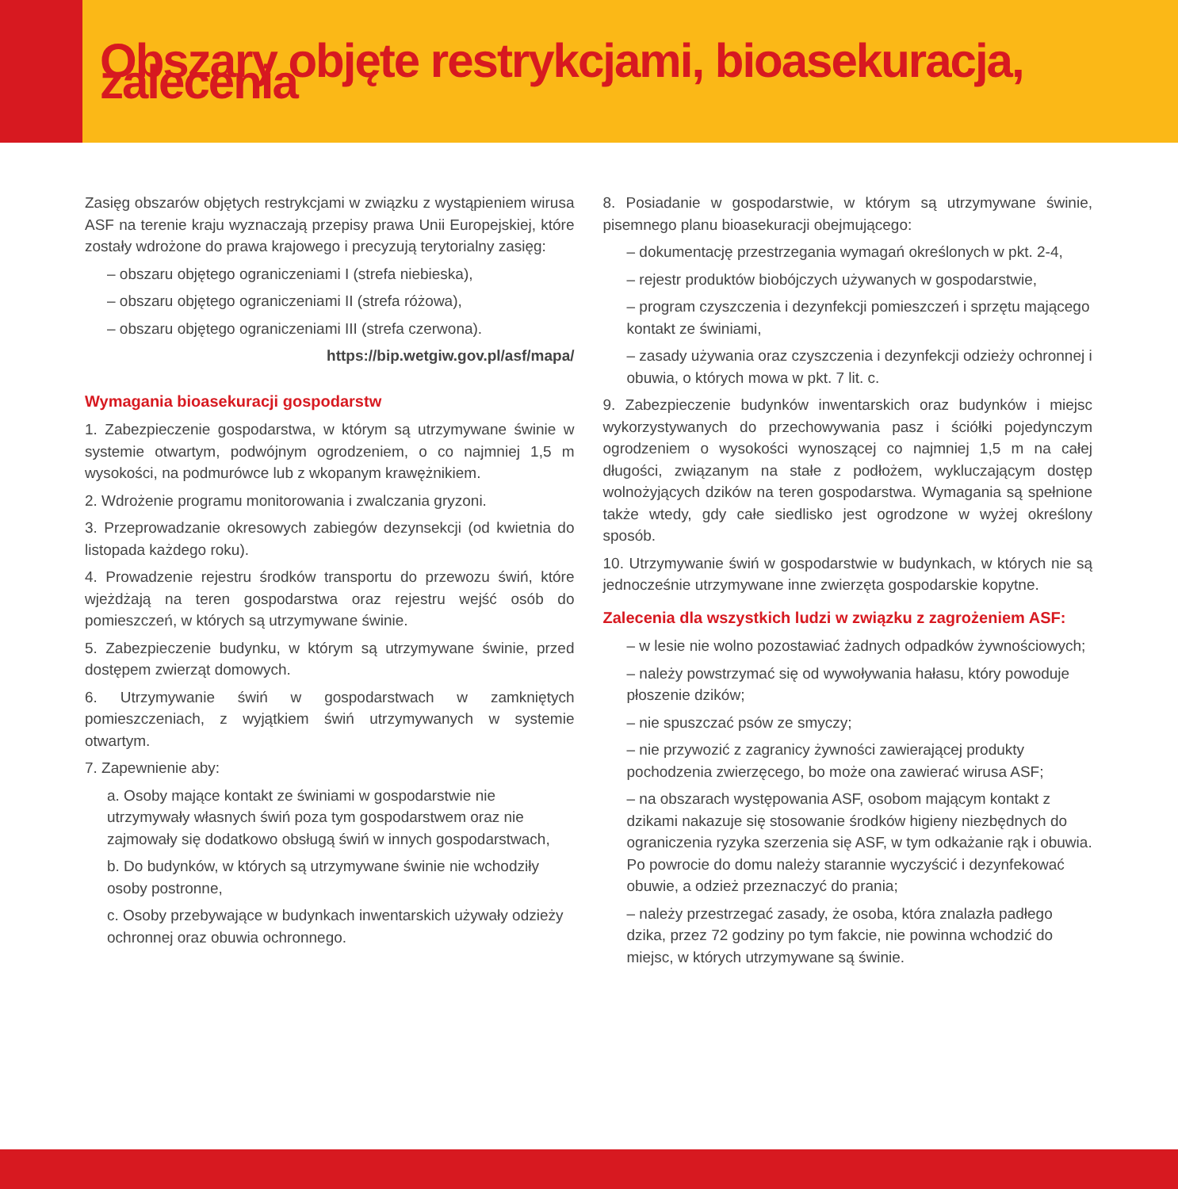Obszary objęte restrykcjami, bioasekuracja, zalecenia
Zasięg obszarów objętych restrykcjami w związku z wystąpieniem wirusa ASF na terenie kraju wyznaczają przepisy prawa Unii Europejskiej, które zostały wdrożone do prawa krajowego i precyzują terytorialny zasięg:
– obszaru objętego ograniczeniami I (strefa niebieska),
– obszaru objętego ograniczeniami II (strefa różowa),
– obszaru objętego ograniczeniami III (strefa czerwona).
https://bip.wetgiw.gov.pl/asf/mapa/
Wymagania bioasekuracji gospodarstw
1. Zabezpieczenie gospodarstwa, w którym są utrzymywane świnie w systemie otwartym, podwójnym ogrodzeniem, o co najmniej 1,5 m wysokości, na podmurówce lub z wkopanym krawężnikiem.
2. Wdrożenie programu monitorowania i zwalczania gryzoni.
3. Przeprowadzanie okresowych zabiegów dezynsekcji (od kwietnia do listopada każdego roku).
4. Prowadzenie rejestru środków transportu do przewozu świń, które wjeżdżają na teren gospodarstwa oraz rejestru wejść osób do pomieszczeń, w których są utrzymywane świnie.
5. Zabezpieczenie budynku, w którym są utrzymywane świnie, przed dostępem zwierząt domowych.
6. Utrzymywanie świń w gospodarstwach w zamkniętych pomieszczeniach, z wyjątkiem świń utrzymywanych w systemie otwartym.
7. Zapewnienie aby:
a. Osoby mające kontakt ze świniami w gospodarstwie nie utrzymywały własnych świń poza tym gospodarstwem oraz nie zajmowały się dodatkowo obsługą świń w innych gospodarstwach,
b. Do budynków, w których są utrzymywane świnie nie wchodziły osoby postronne,
c. Osoby przebywające w budynkach inwentarskich używały odzieży ochronnej oraz obuwia ochronnego.
8. Posiadanie w gospodarstwie, w którym są utrzymywane świnie, pisemnego planu bioasekuracji obejmującego:
– dokumentację przestrzegania wymagań określonych w pkt. 2-4,
– rejestr produktów biobójczych używanych w gospodarstwie,
– program czyszczenia i dezynfekcji pomieszczeń i sprzętu mającego kontakt ze świniami,
– zasady używania oraz czyszczenia i dezynfekcji odzieży ochronnej i obuwia, o których mowa w pkt. 7 lit. c.
9. Zabezpieczenie budynków inwentarskich oraz budynków i miejsc wykorzystywanych do przechowywania pasz i ściółki pojedynczym ogrodzeniem o wysokości wynoszącej co najmniej 1,5 m na całej długości, związanym na stałe z podłożem, wykluczającym dostęp wolnożyjących dzików na teren gospodarstwa. Wymagania są spełnione także wtedy, gdy całe siedlisko jest ogrodzone w wyżej określony sposób.
10. Utrzymywanie świń w gospodarstwie w budynkach, w których nie są jednocześnie utrzymywane inne zwierzęta gospodarskie kopytne.
Zalecenia dla wszystkich ludzi w związku z zagrożeniem ASF:
– w lesie nie wolno pozostawiać żadnych odpadków żywnościowych;
– należy powstrzymać się od wywoływania hałasu, który powoduje płoszenie dzików;
– nie spuszczać psów ze smyczy;
– nie przywozić z zagranicy żywności zawierającej produkty pochodzenia zwierzęcego, bo może ona zawierać wirusa ASF;
– na obszarach występowania ASF, osobom mającym kontakt z dzikami nakazuje się stosowanie środków higieny niezbędnych do ograniczenia ryzyka szerzenia się ASF, w tym odkażanie rąk i obuwia. Po powrocie do domu należy starannie wyczyścić i dezynfekować obuwie, a odzież przeznaczyć do prania;
– należy przestrzegać zasady, że osoba, która znalazła padłego dzika, przez 72 godziny po tym fakcie, nie powinna wchodzić do miejsc, w których utrzymywane są świnie.